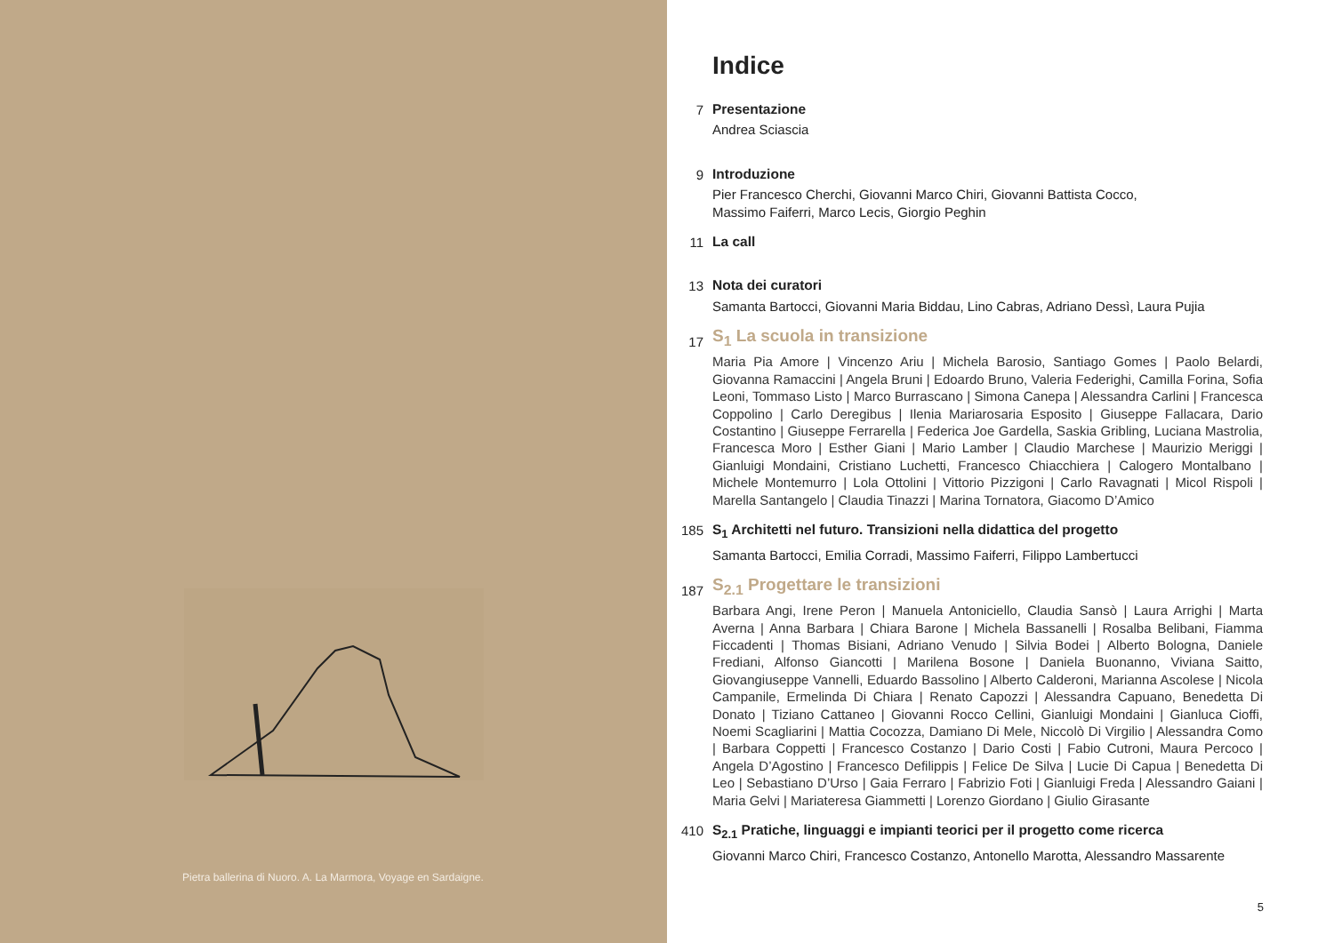Pietra ballerina di Nuoro. A. La Marmora, Voyage en Sardaigne.
Indice
7
Presentazione
Andrea Sciascia
9
Introduzione
Pier Francesco Cherchi, Giovanni Marco Chiri, Giovanni Battista Cocco,
Massimo Faiferri, Marco Lecis, Giorgio Peghin
11
La call
13
Nota dei curatori
Samanta Bartocci, Giovanni Maria Biddau, Lino Cabras, Adriano Dessì, Laura Pujia
17
S<sub>1</sub> La scuola in transizione
Maria Pia Amore | Vincenzo Ariu | Michela Barosio, Santiago Gomes | Paolo Belardi, Giovanna Ramaccini | Angela Bruni | Edoardo Bruno, Valeria Federighi, Camilla Forina, Sofia Leoni, Tommaso Listo | Marco Burrascano | Simona Canepa | Alessandra Carlini | Francesca Coppolino | Carlo Deregibus | Ilenia Mariarosaria Esposito | Giuseppe Fallacara, Dario Costantino | Giuseppe Ferrarella | Federica Joe Gardella, Saskia Gribling, Luciana Mastrolia, Francesca Moro | Esther Giani | Mario Lamber | Claudio Marchese | Maurizio Meriggi | Gianluigi Mondaini, Cristiano Luchetti, Francesco Chiacchiera | Calogero Montalbano | Michele Montemurro | Lola Ottolini | Vittorio Pizzigoni | Carlo Ravagnati | Micol Rispoli | Marella Santangelo | Claudia Tinazzi | Marina Tornatora, Giacomo D’Amico
185
S<sub>1</sub> Architetti nel futuro. Transizioni nella didattica del progetto
Samanta Bartocci, Emilia Corradi, Massimo Faiferri, Filippo Lambertucci
187
S<sub>2.1</sub> Progettare le transizioni
Barbara Angi, Irene Peron | Manuela Antoniciello, Claudia Sansò | Laura Arrighi | Marta Averna | Anna Barbara | Chiara Barone | Michela Bassanelli | Rosalba Belibani, Fiamma Ficcadenti | Thomas Bisiani, Adriano Venudo | Silvia Bodei | Alberto Bologna, Daniele Frediani, Alfonso Giancotti | Marilena Bosone | Daniela Buonanno, Viviana Saitto, Giovangiuseppe Vannelli, Eduardo Bassolino | Alberto Calderoni, Marianna Ascolese | Nicola Campanile, Ermelinda Di Chiara | Renato Capozzi | Alessandra Capuano, Benedetta Di Donato | Tiziano Cattaneo | Giovanni Rocco Cellini, Gianluigi Mondaini | Gianluca Cioffi, Noemi Scagliarini | Mattia Cocozza, Damiano Di Mele, Niccolò Di Virgilio | Alessandra Como | Barbara Coppetti | Francesco Costanzo | Dario Costi | Fabio Cutroni, Maura Percoco | Angela D’Agostino | Francesco Defilippis | Felice De Silva | Lucie Di Capua | Benedetta Di Leo | Sebastiano D’Urso | Gaia Ferraro | Fabrizio Foti | Gianluigi Freda | Alessandro Gaiani | Maria Gelvi | Mariateresa Giammetti | Lorenzo Giordano | Giulio Girasante
410
S<sub>2.1</sub> Pratiche, linguaggi e impianti teorici per il progetto come ricerca
Giovanni Marco Chiri, Francesco Costanzo, Antonello Marotta, Alessandro Massarente
5